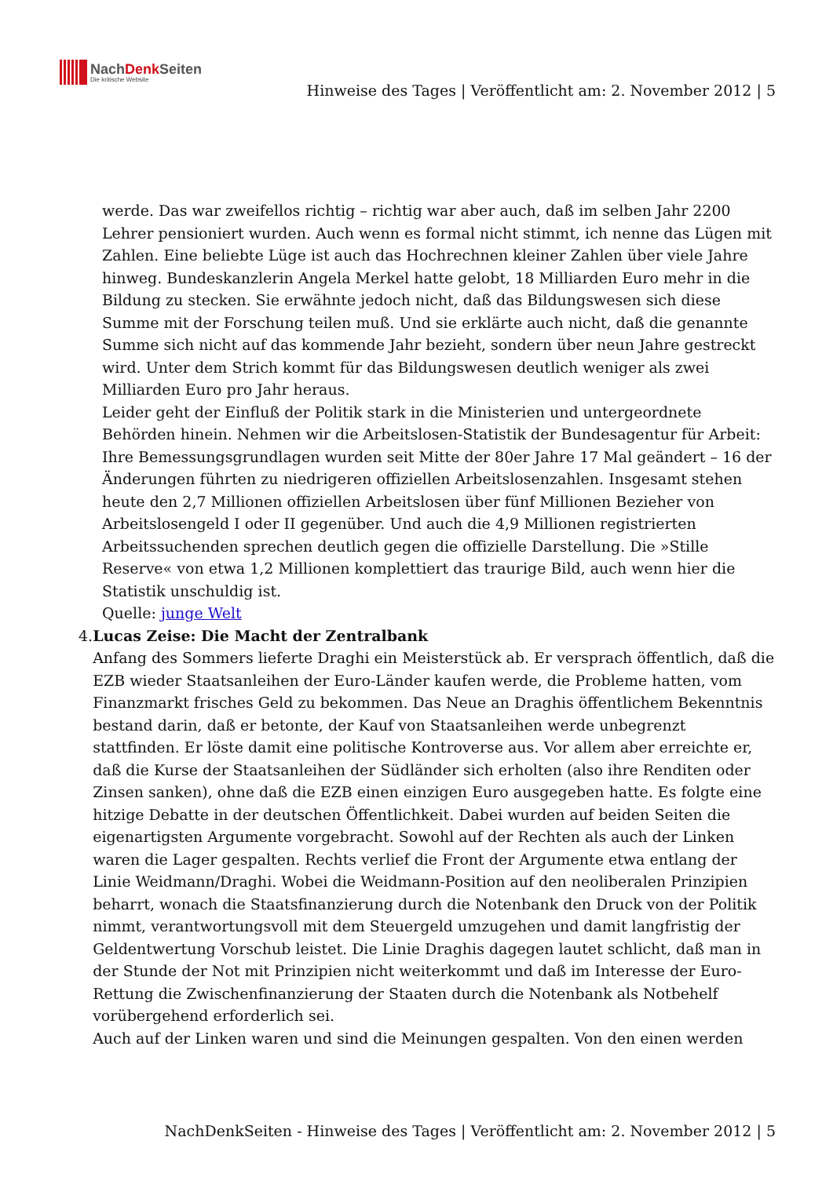NachDenk Seiten
Die kritische Website
Hinweise des Tages | Veröffentlicht am: 2. November 2012 | 5
werde. Das war zweifellos richtig – richtig war aber auch, daß im selben Jahr 2200 Lehrer pensioniert wurden. Auch wenn es formal nicht stimmt, ich nenne das Lügen mit Zahlen. Eine beliebte Lüge ist auch das Hochrechnen kleiner Zahlen über viele Jahre hinweg. Bundeskanzlerin Angela Merkel hatte gelobt, 18 Milliarden Euro mehr in die Bildung zu stecken. Sie erwähnte jedoch nicht, daß das Bildungswesen sich diese Summe mit der Forschung teilen muß. Und sie erklärte auch nicht, daß die genannte Summe sich nicht auf das kommende Jahr bezieht, sondern über neun Jahre gestreckt wird. Unter dem Strich kommt für das Bildungswesen deutlich weniger als zwei Milliarden Euro pro Jahr heraus.
Leider geht der Einfluß der Politik stark in die Ministerien und untergeordnete Behörden hinein. Nehmen wir die Arbeitslosen-Statistik der Bundesagentur für Arbeit: Ihre Bemessungsgrundlagen wurden seit Mitte der 80er Jahre 17 Mal geändert – 16 der Änderungen führten zu niedrigeren offiziellen Arbeitslosenzahlen. Insgesamt stehen heute den 2,7 Millionen offiziellen Arbeitslosen über fünf Millionen Bezieher von Arbeitslosengeld I oder II gegenüber. Und auch die 4,9 Millionen registrierten Arbeitssuchenden sprechen deutlich gegen die offizielle Darstellung. Die »Stille Reserve« von etwa 1,2 Millionen komplettiert das traurige Bild, auch wenn hier die Statistik unschuldig ist.
Quelle: junge Welt
4. Lucas Zeise: Die Macht der Zentralbank
Anfang des Sommers lieferte Draghi ein Meisterstück ab. Er versprach öffentlich, daß die EZB wieder Staatsanleihen der Euro-Länder kaufen werde, die Probleme hatten, vom Finanzmarkt frisches Geld zu bekommen. Das Neue an Draghis öffentlichem Bekenntnis bestand darin, daß er betonte, der Kauf von Staatsanleihen werde unbegrenzt stattfinden. Er löste damit eine politische Kontroverse aus. Vor allem aber erreichte er, daß die Kurse der Staatsanleihen der Südländer sich erholten (also ihre Renditen oder Zinsen sanken), ohne daß die EZB einen einzigen Euro ausgegeben hatte. Es folgte eine hitzige Debatte in der deutschen Öffentlichkeit. Dabei wurden auf beiden Seiten die eigenartigsten Argumente vorgebracht. Sowohl auf der Rechten als auch der Linken waren die Lager gespalten. Rechts verlief die Front der Argumente etwa entlang der Linie Weidmann/Draghi. Wobei die Weidmann-Position auf den neoliberalen Prinzipien beharrt, wonach die Staatsfinanzierung durch die Notenbank den Druck von der Politik nimmt, verantwortungsvoll mit dem Steuergeld umzugehen und damit langfristig der Geldentwertung Vorschub leistet. Die Linie Draghis dagegen lautet schlicht, daß man in der Stunde der Not mit Prinzipien nicht weiterkommt und daß im Interesse der Euro-Rettung die Zwischenfinanzierung der Staaten durch die Notenbank als Notbehelf vorübergehend erforderlich sei.
Auch auf der Linken waren und sind die Meinungen gespalten. Von den einen werden
NachDenkSeiten - Hinweise des Tages | Veröffentlicht am: 2. November 2012 | 5